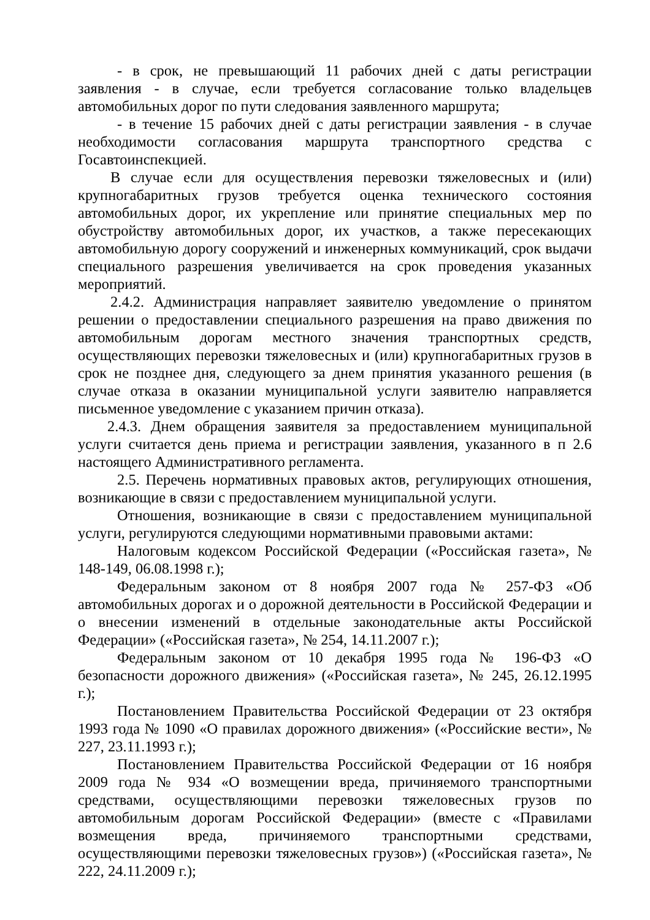- в срок, не превышающий 11 рабочих дней с даты регистрации заявления - в случае, если требуется согласование только владельцев автомобильных дорог по пути следования заявленного маршрута;
- в течение 15 рабочих дней с даты регистрации заявления - в случае необходимости согласования маршрута транспортного средства с Госавтоинспекцией.
В случае если для осуществления перевозки тяжеловесных и (или) крупногабаритных грузов требуется оценка технического состояния автомобильных дорог, их укрепление или принятие специальных мер по обустройству автомобильных дорог, их участков, а также пересекающих автомобильную дорогу сооружений и инженерных коммуникаций, срок выдачи специального разрешения увеличивается на срок проведения указанных мероприятий.
2.4.2. Администрация направляет заявителю уведомление о принятом решении о предоставлении специального разрешения на право движения по автомобильным дорогам местного значения транспортных средств, осуществляющих перевозки тяжеловесных и (или) крупногабаритных грузов в срок не позднее дня, следующего за днем принятия указанного решения (в случае отказа в оказании муниципальной услуги заявителю направляется письменное уведомление с указанием причин отказа).
2.4.3. Днем обращения заявителя за предоставлением муниципальной услуги считается день приема и регистрации заявления, указанного в п 2.6 настоящего Административного регламента.
2.5. Перечень нормативных правовых актов, регулирующих отношения, возникающие в связи с предоставлением муниципальной услуги.
Отношения, возникающие в связи с предоставлением муниципальной услуги, регулируются следующими нормативными правовыми актами:
Налоговым кодексом Российской Федерации («Российская газета», № 148-149, 06.08.1998 г.);
Федеральным законом от 8 ноября 2007 года № 257-ФЗ «Об автомобильных дорогах и о дорожной деятельности в Российской Федерации и о внесении изменений в отдельные законодательные акты Российской Федерации» («Российская газета», № 254, 14.11.2007 г.);
Федеральным законом от 10 декабря 1995 года № 196-ФЗ «О безопасности дорожного движения» («Российская газета», № 245, 26.12.1995 г.);
Постановлением Правительства Российской Федерации от 23 октября 1993 года № 1090 «О правилах дорожного движения» («Российские вести», № 227, 23.11.1993 г.);
Постановлением Правительства Российской Федерации от 16 ноября 2009 года № 934 «О возмещении вреда, причиняемого транспортными средствами, осуществляющими перевозки тяжеловесных грузов по автомобильным дорогам Российской Федерации» (вместе с «Правилами возмещения вреда, причиняемого транспортными средствами, осуществляющими перевозки тяжеловесных грузов») («Российская газета», № 222, 24.11.2009 г.);